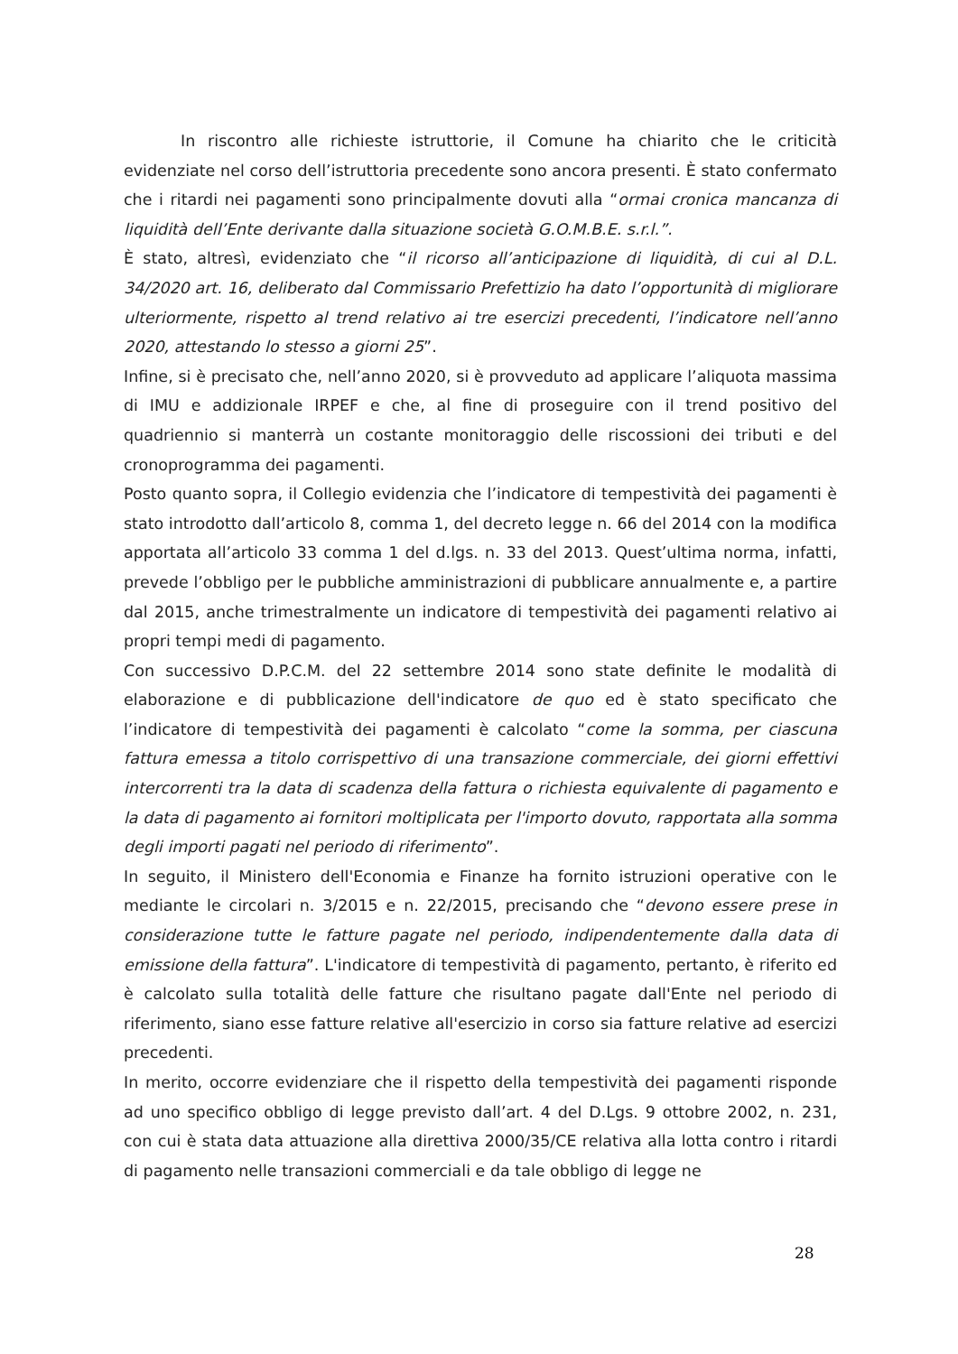In riscontro alle richieste istruttorie, il Comune ha chiarito che le criticità evidenziate nel corso dell’istruttoria precedente sono ancora presenti. È stato confermato che i ritardi nei pagamenti sono principalmente dovuti alla “ormai cronica mancanza di liquidità dell’Ente derivante dalla situazione società G.O.M.B.E. s.r.l.”.
È stato, altresì, evidenziato che “il ricorso all’anticipazione di liquidità, di cui al D.L. 34/2020 art. 16, deliberato dal Commissario Prefettizio ha dato l’opportunità di migliorare ulteriormente, rispetto al trend relativo ai tre esercizi precedenti, l’indicatore nell’anno 2020, attestando lo stesso a giorni 25”.
Infine, si è precisato che, nell’anno 2020, si è provveduto ad applicare l’aliquota massima di IMU e addizionale IRPEF e che, al fine di proseguire con il trend positivo del quadriennio si manterrà un costante monitoraggio delle riscossioni dei tributi e del cronoprogramma dei pagamenti.
Posto quanto sopra, il Collegio evidenzia che l’indicatore di tempestività dei pagamenti è stato introdotto dall’articolo 8, comma 1, del decreto legge n. 66 del 2014 con la modifica apportata all’articolo 33 comma 1 del d.lgs. n. 33 del 2013. Quest’ultima norma, infatti, prevede l’obbligo per le pubbliche amministrazioni di pubblicare annualmente e, a partire dal 2015, anche trimestralmente un indicatore di tempestività dei pagamenti relativo ai propri tempi medi di pagamento.
Con successivo D.P.C.M. del 22 settembre 2014 sono state definite le modalità di elaborazione e di pubblicazione dell'indicatore de quo ed è stato specificato che l’indicatore di tempestività dei pagamenti è calcolato “come la somma, per ciascuna fattura emessa a titolo corrispettivo di una transazione commerciale, dei giorni effettivi intercorrenti tra la data di scadenza della fattura o richiesta equivalente di pagamento e la data di pagamento ai fornitori moltiplicata per l'importo dovuto, rapportata alla somma degli importi pagati nel periodo di riferimento”.
In seguito, il Ministero dell'Economia e Finanze ha fornito istruzioni operative con le mediante le circolari n. 3/2015 e n. 22/2015, precisando che “devono essere prese in considerazione tutte le fatture pagate nel periodo, indipendentemente dalla data di emissione della fattura”. L'indicatore di tempestività di pagamento, pertanto, è riferito ed è calcolato sulla totalità delle fatture che risultano pagate dall'Ente nel periodo di riferimento, siano esse fatture relative all'esercizio in corso sia fatture relative ad esercizi precedenti.
In merito, occorre evidenziare che il rispetto della tempestività dei pagamenti risponde ad uno specifico obbligo di legge previsto dall’art. 4 del D.Lgs. 9 ottobre 2002, n. 231, con cui è stata data attuazione alla direttiva 2000/35/CE relativa alla lotta contro i ritardi di pagamento nelle transazioni commerciali e da tale obbligo di legge ne
28